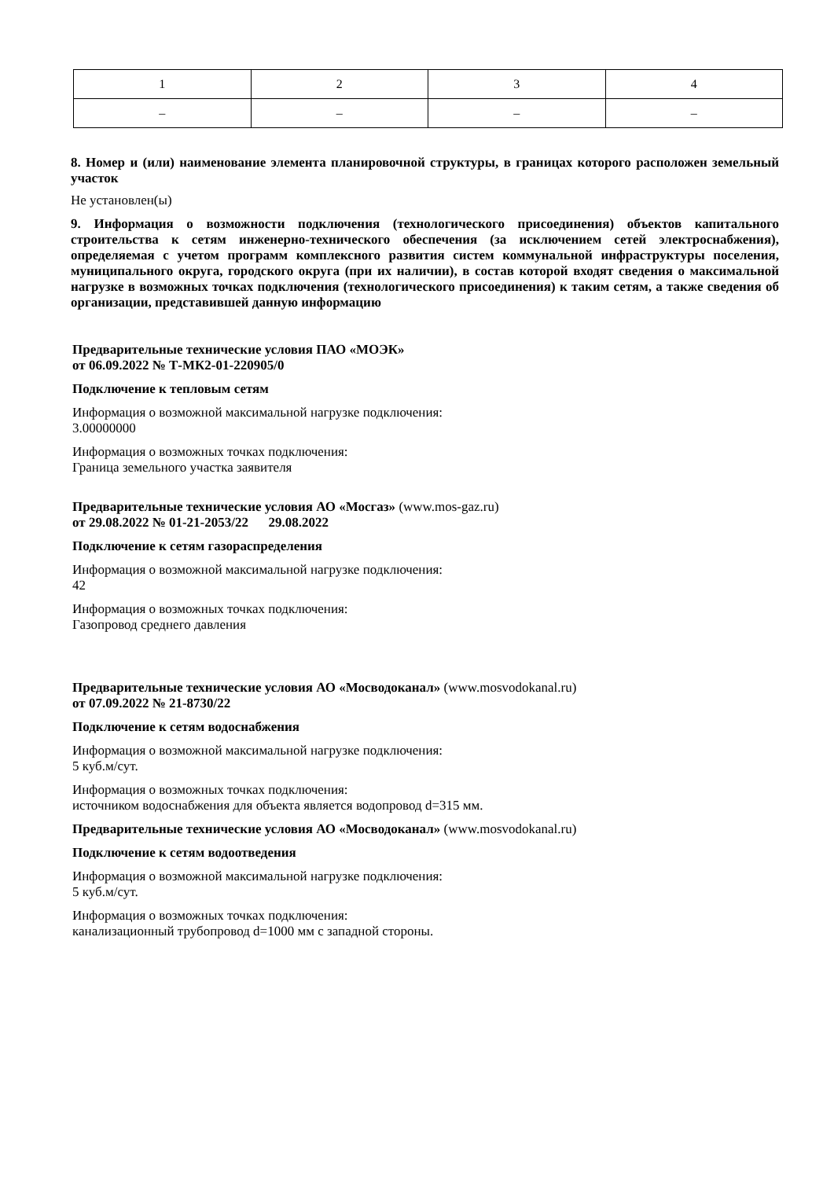| 1 | 2 | 3 | 4 |
| – | – | – | – |
8. Номер и (или) наименование элемента планировочной структуры, в границах которого расположен земельный участок
Не установлен(ы)
9. Информация о возможности подключения (технологического присоединения) объектов капитального строительства к сетям инженерно-технического обеспечения (за исключением сетей электроснабжения), определяемая с учетом программ комплексного развития систем коммунальной инфраструктуры поселения, муниципального округа, городского округа (при их наличии), в состав которой входят сведения о максимальной нагрузке в возможных точках подключения (технологического присоединения) к таким сетям, а также сведения об организации, представившей данную информацию
Предварительные технические условия ПАО «МОЭК»
от 06.09.2022 № Т-МК2-01-220905/0
Подключение к тепловым сетям
Информация о возможной максимальной нагрузке подключения:
3.00000000
Информация о возможных точках подключения:
Граница земельного участка заявителя
Предварительные технические условия АО «Мосгаз» (www.mos-gaz.ru)
от 29.08.2022 № 01-21-2053/22 29.08.2022
Подключение к сетям газораспределения
Информация о возможной максимальной нагрузке подключения:
42
Информация о возможных точках подключения:
Газопровод среднего давления
Предварительные технические условия АО «Мосводоканал» (www.mosvodokanal.ru)
от 07.09.2022 № 21-8730/22
Подключение к сетям водоснабжения
Информация о возможной максимальной нагрузке подключения:
5 куб.м/сут.
Информация о возможных точках подключения:
источником водоснабжения для объекта является водопровод d=315 мм.
Предварительные технические условия АО «Мосводоканал» (www.mosvodokanal.ru)
Подключение к сетям водоотведения
Информация о возможной максимальной нагрузке подключения:
5 куб.м/сут.
Информация о возможных точках подключения:
канализационный трубопровод d=1000 мм с западной стороны.